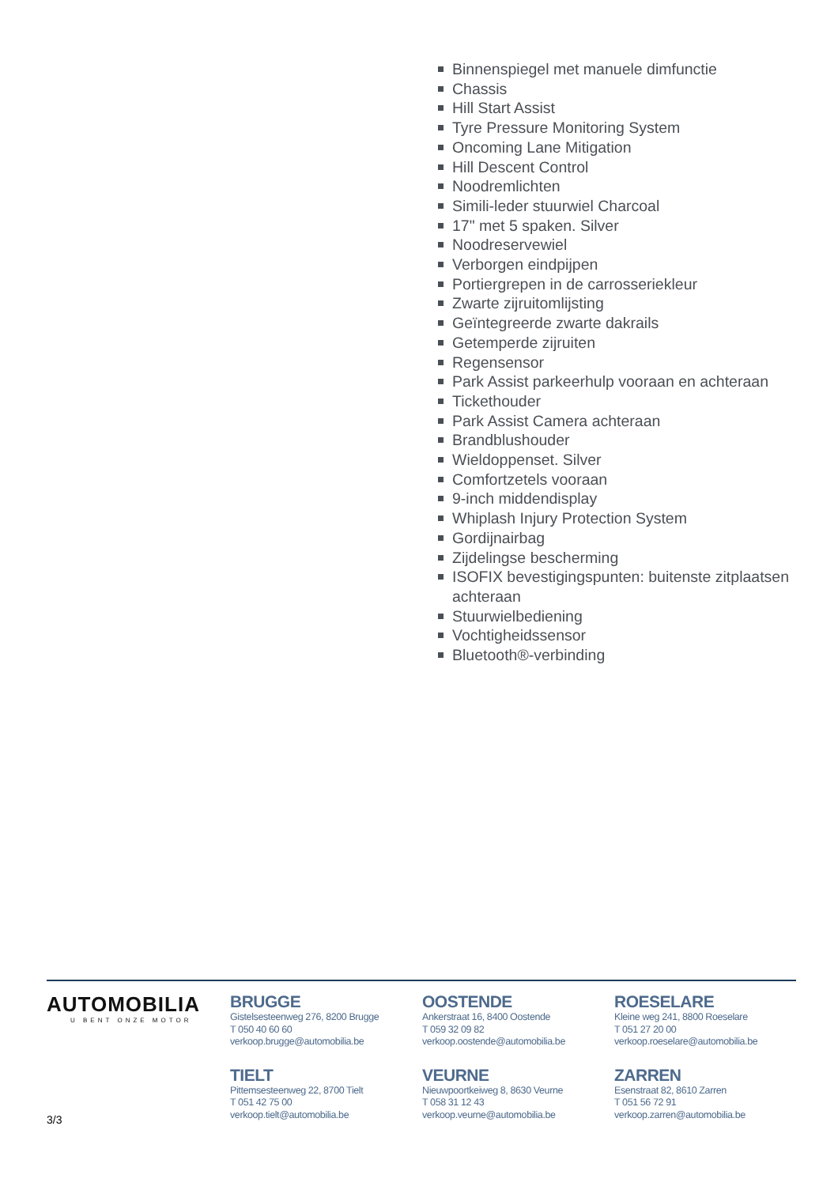Binnenspiegel met manuele dimfunctie
Chassis
Hill Start Assist
Tyre Pressure Monitoring System
Oncoming Lane Mitigation
Hill Descent Control
Noodremlichten
Simili-leder stuurwiel Charcoal
17" met 5 spaken. Silver
Noodreservewiel
Verborgen eindpijpen
Portiergrepen in de carrosseriekleur
Zwarte zijruitomlijsting
Geïntegreerde zwarte dakrails
Getemperde zijruiten
Regensensor
Park Assist parkeerhulp vooraan en achteraan
Tickethouder
Park Assist Camera achteraan
Brandblushouder
Wieldoppenset. Silver
Comfortzetels vooraan
9-inch middendisplay
Whiplash Injury Protection System
Gordijnairbag
Zijdelingse bescherming
ISOFIX bevestigingspunten: buitenste zitplaatsen achteraan
Stuurwielbediening
Vochtigheidssensor
Bluetooth®-verbinding
AUTOMOBILIA
U BENT ONZE MOTOR
BRUGGE
Gistelsesteenweg 276, 8200 Brugge
T 050 40 60 60
verkoop.brugge@automobilia.be
OOSTENDE
Ankerstraat 16, 8400 Oostende
T 059 32 09 82
verkoop.oostende@automobilia.be
ROESELARE
Kleine weg 241, 8800 Roeselare
T 051 27 20 00
verkoop.roeselare@automobilia.be
TIELT
Pittemsesteenweg 22, 8700 Tielt
T 051 42 75 00
verkoop.tielt@automobilia.be
VEURNE
Nieuwpoortkeiweg 8, 8630 Veurne
T 058 31 12 43
verkoop.veurne@automobilia.be
ZARREN
Esenstraat 82, 8610 Zarren
T 051 56 72 91
verkoop.zarren@automobilia.be
3/3